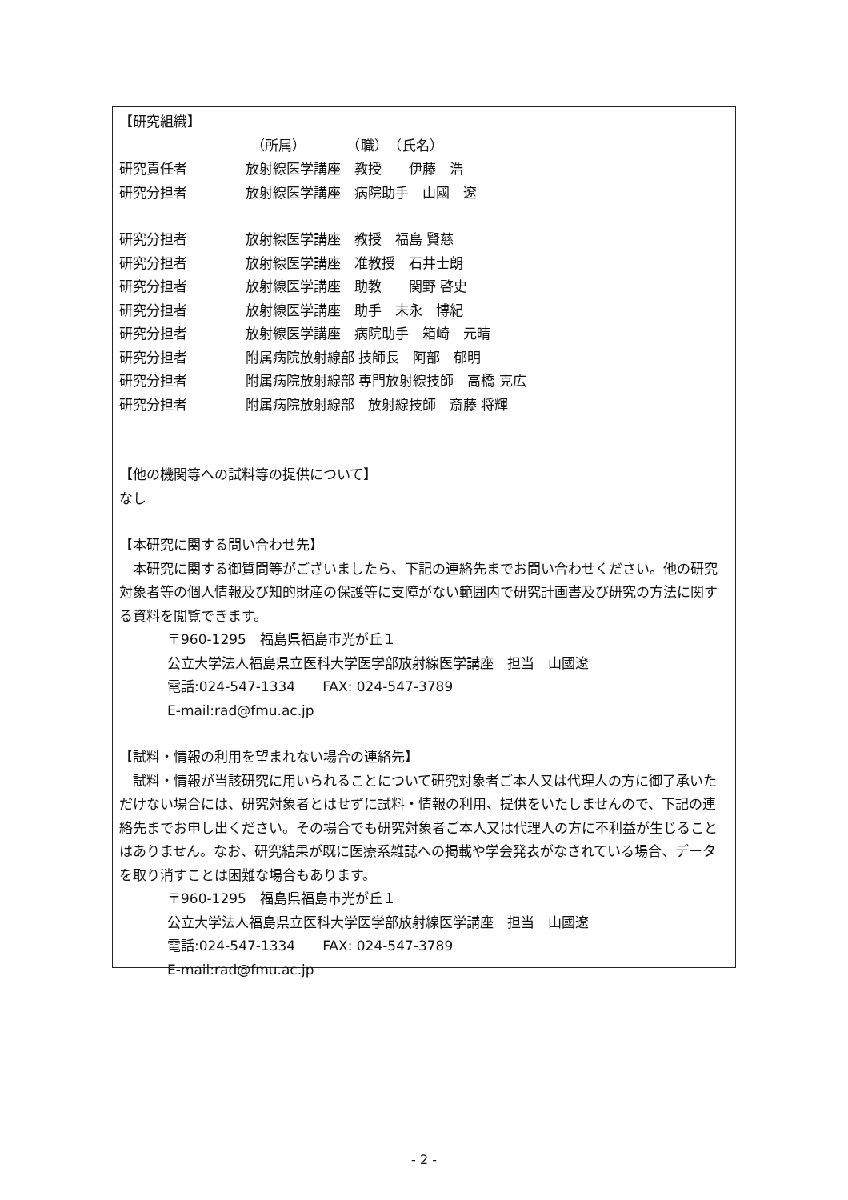【研究組織】
（所属）　　　　（職）　（氏名）
研究責任者 放射線医学講座　教授　　伊藤　浩
研究分担者 放射線医学講座　病院助手　山國　遼
研究分担者 放射線医学講座　教授　福島 賢慈
研究分担者 放射線医学講座　准教授　石井士朗
研究分担者 放射線医学講座　助教　　関野 啓史
研究分担者 放射線医学講座　助手　末永　博紀
研究分担者 放射線医学講座　病院助手　箱崎　元晴
研究分担者 附属病院放射線部 技師長　阿部　郁明
研究分担者 附属病院放射線部 専門放射線技師　高橋 克広
研究分担者 附属病院放射線部　放射線技師　斎藤 将輝
【他の機関等への試料等の提供について】
なし
【本研究に関する問い合わせ先】
　本研究に関する御質問等がございましたら、下記の連絡先までお問い合わせください。他の研究対象者等の個人情報及び知的財産の保護等に支障がない範囲内で研究計画書及び研究の方法に関する資料を閲覧できます。
〒960-1295　福島県福島市光が丘１
公立大学法人福島県立医科大学医学部放射線医学講座　担当　山國遼
電話:024-547-1334　　FAX: 024-547-3789
E-mail:rad@fmu.ac.jp
【試料・情報の利用を望まれない場合の連絡先】
　試料・情報が当該研究に用いられることについて研究対象者ご本人又は代理人の方に御了承いただけない場合には、研究対象者とはせずに試料・情報の利用、提供をいたしませんので、下記の連絡先までお申し出ください。その場合でも研究対象者ご本人又は代理人の方に不利益が生じることはありません。なお、研究結果が既に医療系雑誌への掲載や学会発表がなされている場合、データを取り消すことは困難な場合もあります。
〒960-1295　福島県福島市光が丘１
公立大学法人福島県立医科大学医学部放射線医学講座　担当　山國遼
電話:024-547-1334　　FAX: 024-547-3789
E-mail:rad@fmu.ac.jp
- 2 -